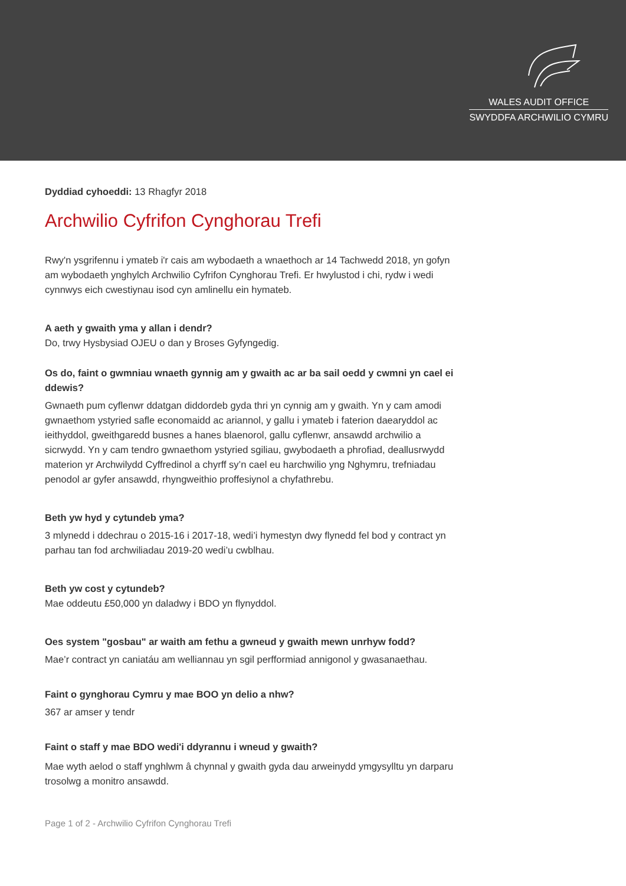WALES AUDIT OFFICE
SWYDDFA ARCHWILIO CYMRU
Dyddiad cyhoeddi: 13 Rhagfyr 2018
Archwilio Cyfrifon Cynghorau Trefi
Rwy'n ysgrifennu i ymateb i'r cais am wybodaeth a wnaethoch ar 14 Tachwedd 2018, yn gofyn am wybodaeth ynghylch Archwilio Cyfrifon Cynghorau Trefi. Er hwylustod i chi, rydw i wedi cynnwys eich cwestiynau isod cyn amlinellu ein hymateb.
A aeth y gwaith yma y allan i dendr?
Do, trwy Hysbysiad OJEU o dan y Broses Gyfyngedig.
Os do, faint o gwmniau wnaeth gynnig am y gwaith ac ar ba sail oedd y cwmni yn cael ei ddewis?
Gwnaeth pum cyflenwr ddatgan diddordeb gyda thri yn cynnig am y gwaith. Yn y cam amodi gwnaethom ystyried safle economaidd ac ariannol, y gallu i ymateb i faterion daearyddol ac ieithyddol, gweithgaredd busnes a hanes blaenorol, gallu cyflenwr, ansawdd archwilio a sicrwydd. Yn y cam tendro gwnaethom ystyried sgiliau, gwybodaeth a phrofiad, deallusrwydd materion yr Archwilydd Cyffredinol a chyrff sy’n cael eu harchwilio yng Nghymru, trefniadau penodol ar gyfer ansawdd, rhyngweithio proffesiynol a chyfathrebu.
Beth yw hyd y cytundeb yma?
3 mlynedd i ddechrau o 2015-16 i 2017-18, wedi’i hymestyn dwy flynedd fel bod y contract yn parhau tan fod archwiliadau 2019-20 wedi’u cwblhau.
Beth yw cost y cytundeb?
Mae oddeutu £50,000 yn daladwy i BDO yn flynyddol.
Oes system "gosbau" ar waith am fethu a gwneud y gwaith mewn unrhyw fodd?
Mae’r contract yn caniatáu am welliannau yn sgil perfformiad annigonol y gwasanaethau.
Faint o gynghorau Cymru y mae BOO yn delio a nhw?
367 ar amser y tendr
Faint o staff y mae BDO wedi'i ddyrannu i wneud y gwaith?
Mae wyth aelod o staff ynghlwm â chynnal y gwaith gyda dau arweinydd ymgysylltu yn darparu trosolwg a monitro ansawdd.
Page 1 of 2 - Archwilio Cyfrifon Cynghorau Trefi